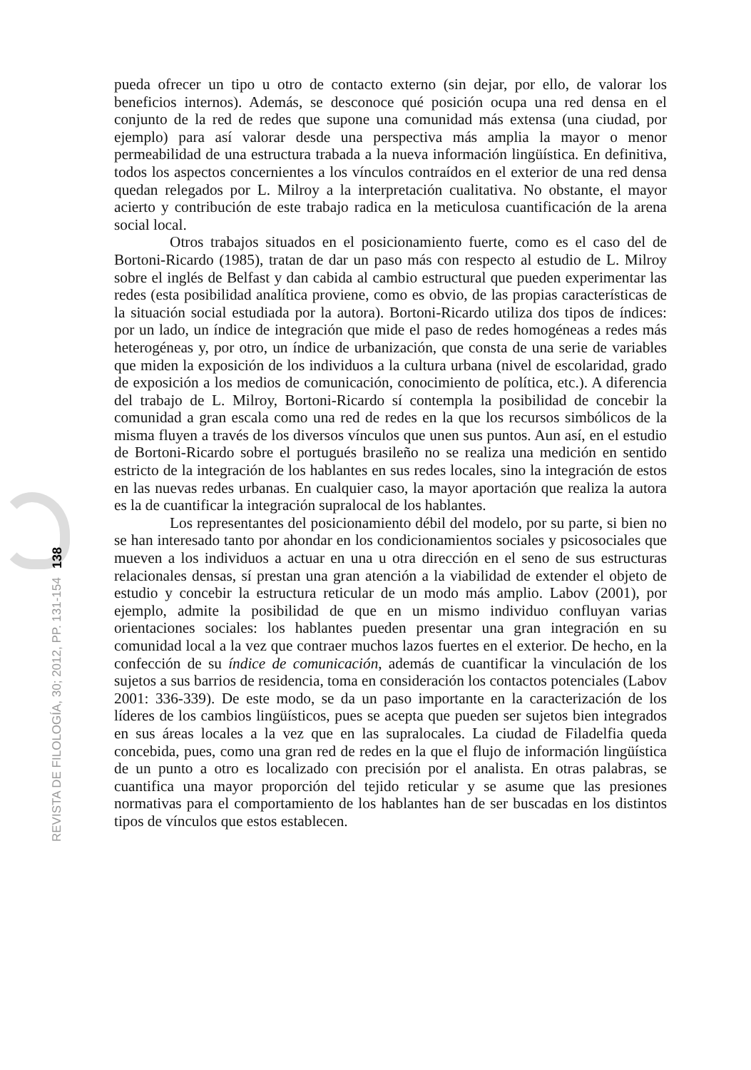REVISTA DE FILOLOGÍA, 30; 2012, PP. 131-154 138
pueda ofrecer un tipo u otro de contacto externo (sin dejar, por ello, de valorar los beneficios internos). Además, se desconoce qué posición ocupa una red densa en el conjunto de la red de redes que supone una comunidad más extensa (una ciudad, por ejemplo) para así valorar desde una perspectiva más amplia la mayor o menor permeabilidad de una estructura trabada a la nueva información lingüística. En definitiva, todos los aspectos concernientes a los vínculos contraídos en el exterior de una red densa quedan relegados por L. Milroy a la interpretación cualitativa. No obstante, el mayor acierto y contribución de este trabajo radica en la meticulosa cuantificación de la arena social local.
Otros trabajos situados en el posicionamiento fuerte, como es el caso del de Bortoni-Ricardo (1985), tratan de dar un paso más con respecto al estudio de L. Milroy sobre el inglés de Belfast y dan cabida al cambio estructural que pueden experimentar las redes (esta posibilidad analítica proviene, como es obvio, de las propias características de la situación social estudiada por la autora). Bortoni-Ricardo utiliza dos tipos de índices: por un lado, un índice de integración que mide el paso de redes homogéneas a redes más heterogéneas y, por otro, un índice de urbanización, que consta de una serie de variables que miden la exposición de los individuos a la cultura urbana (nivel de escolaridad, grado de exposición a los medios de comunicación, conocimiento de política, etc.). A diferencia del trabajo de L. Milroy, Bortoni-Ricardo sí contempla la posibilidad de concebir la comunidad a gran escala como una red de redes en la que los recursos simbólicos de la misma fluyen a través de los diversos vínculos que unen sus puntos. Aun así, en el estudio de Bortoni-Ricardo sobre el portugués brasileño no se realiza una medición en sentido estricto de la integración de los hablantes en sus redes locales, sino la integración de estos en las nuevas redes urbanas. En cualquier caso, la mayor aportación que realiza la autora es la de cuantificar la integración supralocal de los hablantes.
Los representantes del posicionamiento débil del modelo, por su parte, si bien no se han interesado tanto por ahondar en los condicionamientos sociales y psicosociales que mueven a los individuos a actuar en una u otra dirección en el seno de sus estructuras relacionales densas, sí prestan una gran atención a la viabilidad de extender el objeto de estudio y concebir la estructura reticular de un modo más amplio. Labov (2001), por ejemplo, admite la posibilidad de que en un mismo individuo confluyan varias orientaciones sociales: los hablantes pueden presentar una gran integración en su comunidad local a la vez que contraer muchos lazos fuertes en el exterior. De hecho, en la confección de su índice de comunicación, además de cuantificar la vinculación de los sujetos a sus barrios de residencia, toma en consideración los contactos potenciales (Labov 2001: 336-339). De este modo, se da un paso importante en la caracterización de los líderes de los cambios lingüísticos, pues se acepta que pueden ser sujetos bien integrados en sus áreas locales a la vez que en las supralocales. La ciudad de Filadelfia queda concebida, pues, como una gran red de redes en la que el flujo de información lingüística de un punto a otro es localizado con precisión por el analista. En otras palabras, se cuantifica una mayor proporción del tejido reticular y se asume que las presiones normativas para el comportamiento de los hablantes han de ser buscadas en los distintos tipos de vínculos que estos establecen.